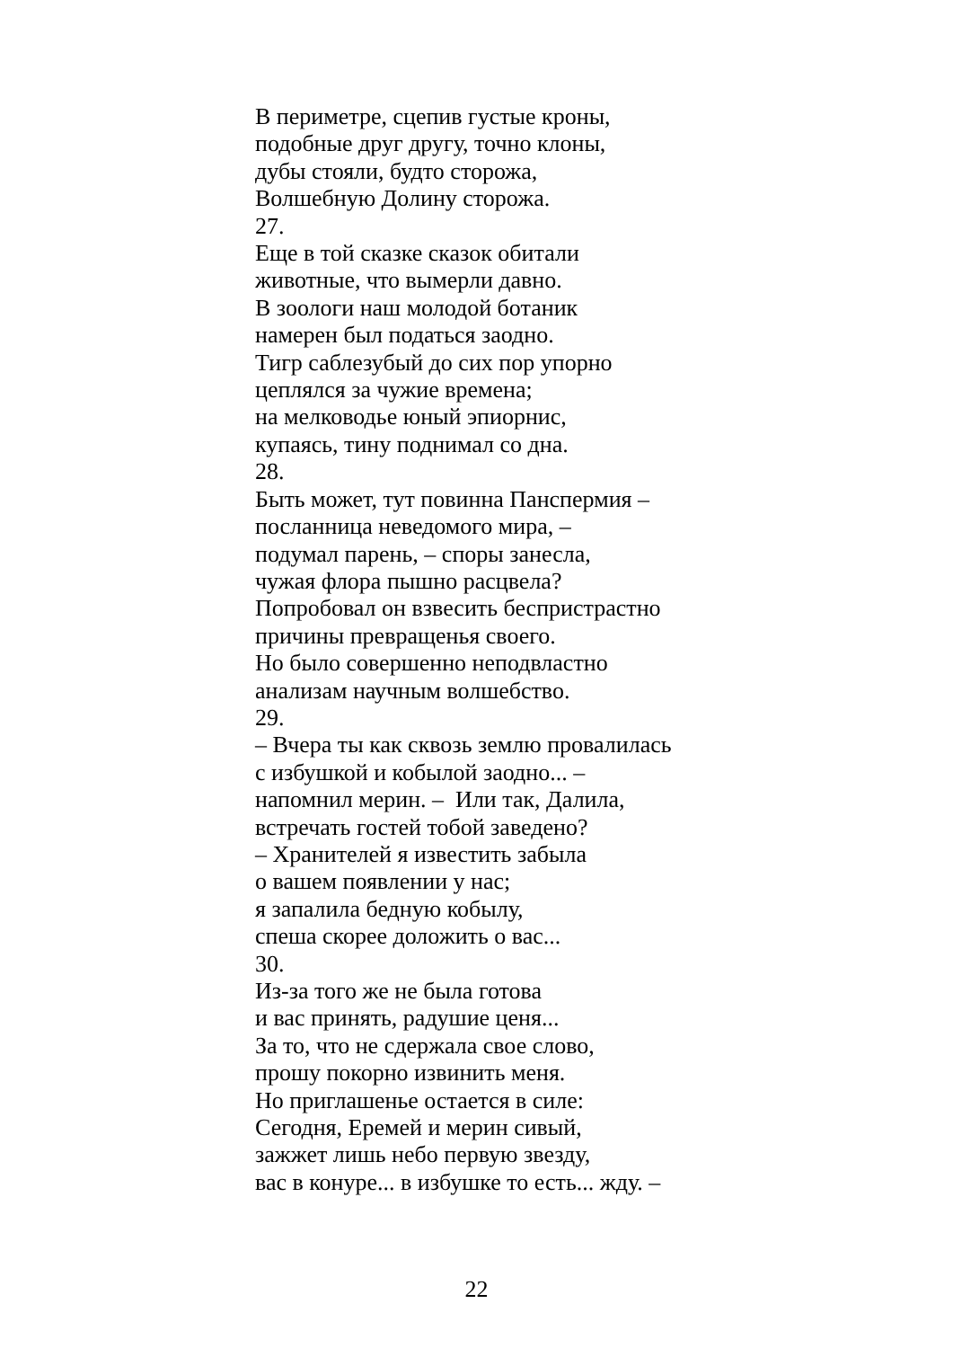В периметре, сцепив густые кроны,
подобные друг другу, точно клоны,
дубы стояли, будто сторожа,
Волшебную Долину сторожа.
27.
Еще в той сказке сказок обитали
животные, что вымерли давно.
В зоологи наш молодой ботаник
намерен был податься заодно.
Тигр саблезубый до сих пор упорно
цеплялся за чужие времена;
на мелководье юный эпиорнис,
купаясь, тину поднимал со дна.
28.
Быть может, тут повинна Панспермия –
посланница неведомого мира, –
подумал парень, – споры занесла,
чужая флора пышно расцвела?
Попробовал он взвесить беспристрастно
причины превращенья своего.
Но было совершенно неподвластно
анализам научным волшебство.
29.
– Вчера ты как сквозь землю провалилась
с избушкой и кобылой заодно... –
напомнил мерин. – Или так, Далила,
встречать гостей тобой заведено?
– Хранителей я известить забыла
о вашем появлении у нас;
я запалила бедную кобылу,
спеша скорее доложить о вас...
30.
Из-за того же не была готова
и вас принять, радушие ценя...
За то, что не сдержала свое слово,
прошу покорно извинить меня.
Но приглашенье остается в силе:
Сегодня, Еремей и мерин сивый,
зажжет лишь небо первую звезду,
вас в конуре... в избушке то есть... жду. –
22